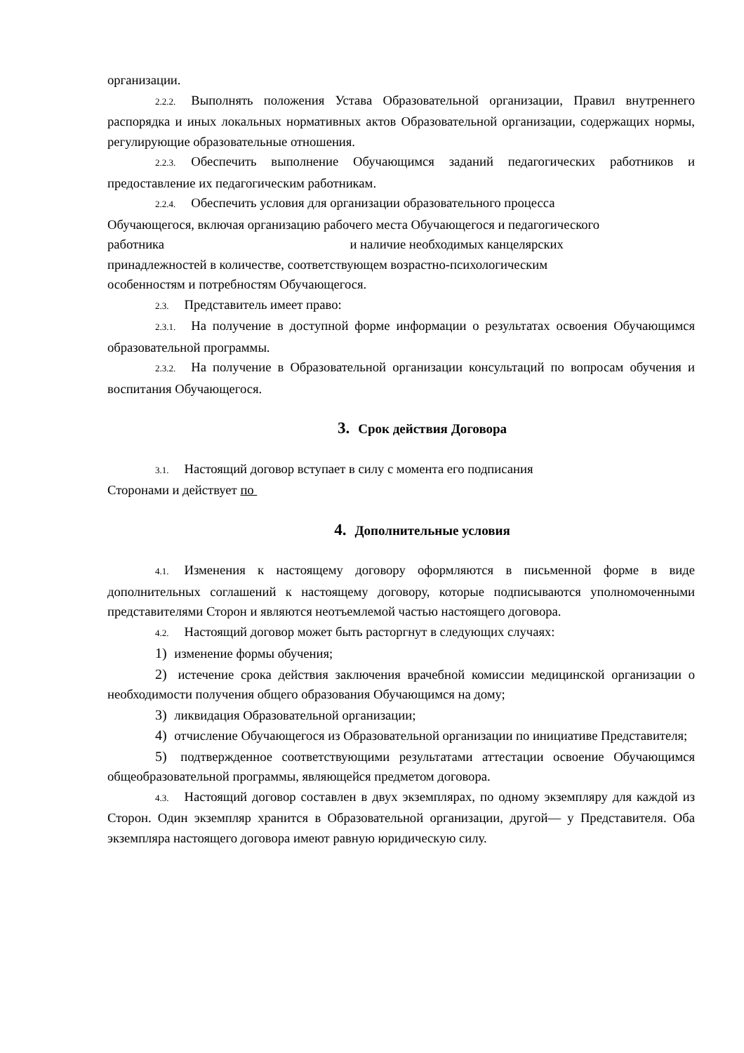организации.
2.2.2. Выполнять положения Устава Образовательной организации, Правил внутреннего распорядка и иных локальных нормативных актов Образовательной организации, содержащих нормы, регулирующие образовательные отношения.
2.2.3. Обеспечить выполнение Обучающимся заданий педагогических работников и предоставление их педагогическим работникам.
2.2.4. Обеспечить условия для организации образовательного процесса Обучающегося, включая организацию рабочего места Обучающегося и педагогического работника и наличие необходимых канцелярских принадлежностей в количестве, соответствующем возрастно-психологическим особенностям и потребностям Обучающегося.
2.3. Представитель имеет право:
2.3.1. На получение в доступной форме информации о результатах освоения Обучающимся образовательной программы.
2.3.2. На получение в Образовательной организации консультаций по вопросам обучения и воспитания Обучающегося.
3. Срок действия Договора
3.1. Настоящий договор вступает в силу с момента его подписания
Сторонами и действует по
4. Дополнительные условия
4.1. Изменения к настоящему договору оформляются в письменной форме в виде дополнительных соглашений к настоящему договору, которые подписываются уполномоченными представителями Сторон и являются неотъемлемой частью настоящего договора.
4.2. Настоящий договор может быть расторгнут в следующих случаях:
1) изменение формы обучения;
2) истечение срока действия заключения врачебной комиссии медицинской организации о необходимости получения общего образования Обучающимся на дому;
3) ликвидация Образовательной организации;
4) отчисление Обучающегося из Образовательной организации по инициативе Представителя;
5) подтвержденное соответствующими результатами аттестации освоение Обучающимся общеобразовательной программы, являющейся предметом договора.
4.3. Настоящий договор составлен в двух экземплярах, по одному экземпляру для каждой из Сторон. Один экземпляр хранится в Образовательной организации, другой— у Представителя. Оба экземпляра настоящего договора имеют равную юридическую силу.